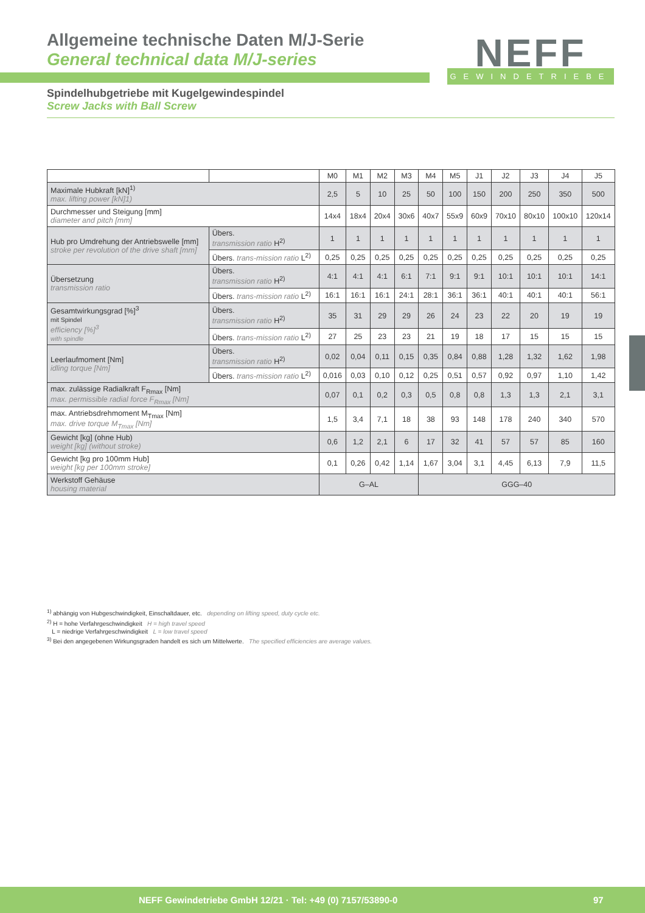Allgemeine technische Daten M/J-Serie
General technical data M/J-series
NEFF
GEWINDETRIEBE
Spindelhubgetriebe mit Kugelgewindespindel
Screw Jacks with Ball Screw
| | | M0 | M1 | M2 | M3 | M4 | M5 | J1 | J2 | J3 | J4 | J5 |
| --- | --- | --- | --- | --- | --- | --- | --- | --- | --- | --- | --- | --- |
| Maximale Hubkraft [kN]<sup>1)</sup> max. lifting power [kN]1) | | 2,5 | 5 | 10 | 25 | 50 | 100 | 150 | 200 | 250 | 350 | 500 |
| Durchmesser und Steigung [mm] diameter and pitch [mm] | | 14x4 | 18x4 | 20x4 | 30x6 | 40x7 | 55x9 | 60x9 | 70x10 | 80x10 | 100x10 | 120x14 |
| Hub pro Umdrehung der Antriebswelle [mm] stroke per revolution of the drive shaft [mm] | Übers. transmission ratio H<sup>2)</sup> | 1 | 1 | 1 | 1 | 1 | 1 | 1 | 1 | 1 | 1 | 1 |
| | Übers. trans-mission ratio L<sup>2)</sup> | 0,25 | 0,25 | 0,25 | 0,25 | 0,25 | 0,25 | 0,25 | 0,25 | 0,25 | 0,25 | 0,25 |
| Übersetzung transmission ratio | Übers. transmission ratio H<sup>2)</sup> | 4:1 | 4:1 | 4:1 | 6:1 | 7:1 | 9:1 | 9:1 | 10:1 | 10:1 | 10:1 | 14:1 |
| | Übers. trans-mission ratio L<sup>2)</sup> | 16:1 | 16:1 | 16:1 | 24:1 | 28:1 | 36:1 | 36:1 | 40:1 | 40:1 | 40:1 | 56:1 |
| Gesamtwirkungsgrad [%]<sup>3</sup> mit Spindel efficiency [%]<sup>3</sup> with spindle | Übers. transmission ratio H<sup>2)</sup> | 35 | 31 | 29 | 29 | 26 | 24 | 23 | 22 | 20 | 19 | 19 |
| | Übers. trans-mission ratio L<sup>2)</sup> | 27 | 25 | 23 | 23 | 21 | 19 | 18 | 17 | 15 | 15 | 15 |
| Leerlaufmoment [Nm] idling torque [Nm] | Übers. transmission ratio H<sup>2)</sup> | 0,02 | 0,04 | 0,11 | 0,15 | 0,35 | 0,84 | 0,88 | 1,28 | 1,32 | 1,62 | 1,98 |
| | Übers. trans-mission ratio L<sup>2)</sup> | 0,016 | 0,03 | 0,10 | 0,12 | 0,25 | 0,51 | 0,57 | 0,92 | 0,97 | 1,10 | 1,42 |
| max. zulässige Radialkraft F<sub>Rmax</sub> [Nm] max. permissible radial force F<sub>Rmax</sub> [Nm] | | 0,07 | 0,1 | 0,2 | 0,3 | 0,5 | 0,8 | 0,8 | 1,3 | 1,3 | 2,1 | 3,1 |
| max. Antriebsdrehmoment M<sub>Tmax</sub> [Nm] max. drive torque M<sub>Tmax</sub> [Nm] | | 1,5 | 3,4 | 7,1 | 18 | 38 | 93 | 148 | 178 | 240 | 340 | 570 |
| Gewicht [kg] (ohne Hub) weight [kg] (without stroke) | | 0,6 | 1,2 | 2,1 | 6 | 17 | 32 | 41 | 57 | 57 | 85 | 160 |
| Gewicht [kg pro 100mm Hub] weight [kg per 100mm stroke] | | 0,1 | 0,26 | 0,42 | 1,14 | 1,67 | 3,04 | 3,1 | 4,45 | 6,13 | 7,9 | 11,5 |
| Werkstoff Gehäuse housing material | | G–AL | | | | GGG–40 | | | | | | |
<sup>1)</sup> abhängig von Hubgeschwindigkeit, Einschaltdauer, etc. depending on lifting speed, duty cycle etc.
<sup>2)</sup> H = hohe Verfahrgeschwindigkeit H = high travel speed
L = niedrige Verfahrgeschwindigkeit L = low travel speed
<sup>3)</sup> Bei den angegebenen Wirkungsgraden handelt es sich um Mittelwerte. The specified efficiencies are average values.
NEFF Gewindetriebe GmbH 12/21 · Tel: +49 (0) 7157/53890-0 97